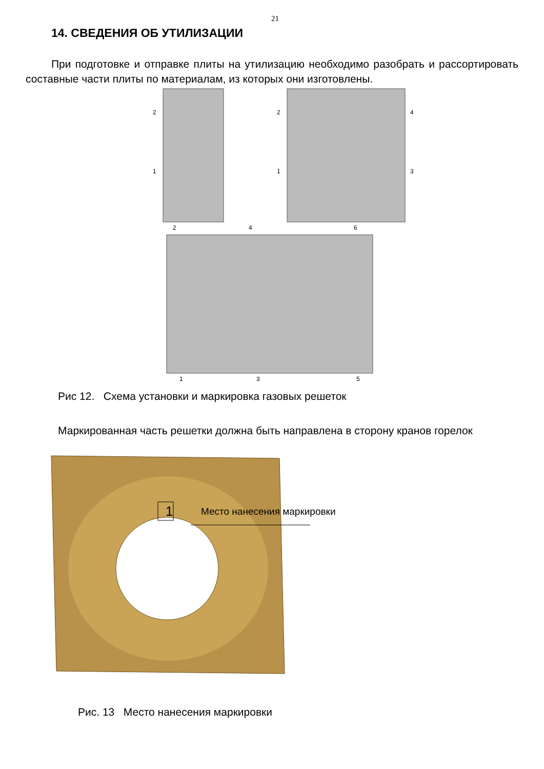21
14. СВЕДЕНИЯ ОБ УТИЛИЗАЦИИ
При подготовке и отправке плиты на утилизацию необходимо разобрать и рассортировать составные части плиты по материалам, из которых они изготовлены.
2
1
2
1
4
3
2
4
6
1
3
5
Рис 12. Схема установки и маркировка газовых решеток
Маркированная часть решетки должна быть направлена в сторону кранов горелок
1
Место нанесения маркировки
Рис. 13 Место нанесения маркировки